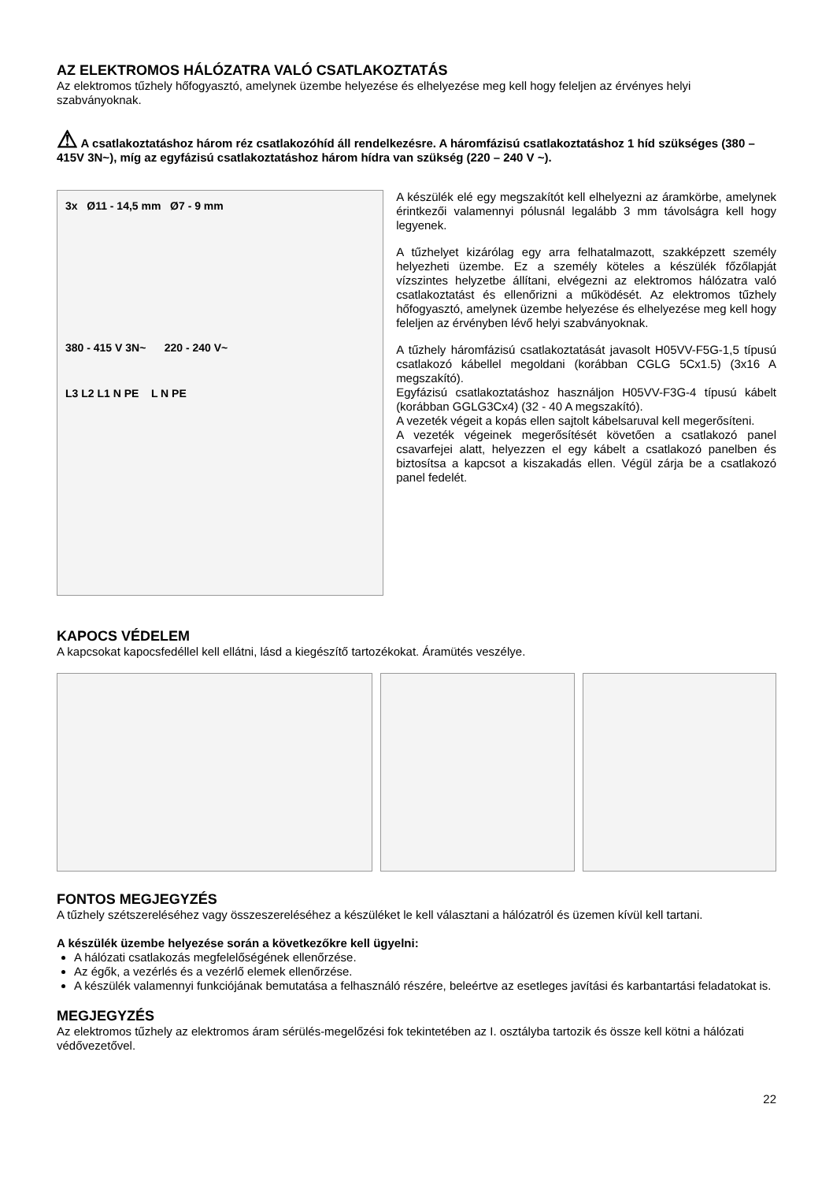AZ ELEKTROMOS HÁLÓZATRA VALÓ CSATLAKOZTATÁS
Az elektromos tűzhely hőfogyasztó, amelynek üzembe helyezése és elhelyezése meg kell hogy feleljen az érvényes helyi szabványoknak.
⚠ A csatlakoztatáshoz három réz csatlakozóhíd áll rendelkezésre. A háromfázisú csatlakoztatáshoz 1 híd szükséges (380 – 415V 3N~), míg az egyfázisú csatlakoztatáshoz három hídra van szükség (220 – 240 V ~).
3x Ø11 - 14,5 mm Ø7 - 9 mm
380 - 415 V 3N~ 220 - 240 V~
L3 L2 L1 N PE L N PE
A készülék elé egy megszakítót kell elhelyezni az áramkörbe, amelynek érintkezői valamennyi pólusnál legalább 3 mm távolságra kell hogy legyenek.
A tűzhelyet kizárólag egy arra felhatalmazott, szakképzett személy helyezheti üzembe. Ez a személy köteles a készülék főzőlapját vízszintes helyzetbe állítani, elvégezni az elektromos hálózatra való csatlakoztatást és ellenőrizni a működését. Az elektromos tűzhely hőfogyasztó, amelynek üzembe helyezése és elhelyezése meg kell hogy feleljen az érvényben lévő helyi szabványoknak.
A tűzhely háromfázisú csatlakoztatását javasolt H05VV-F5G-1,5 típusú csatlakozó kábellel megoldani (korábban CGLG 5Cx1.5) (3x16 A megszakító).
Egyfázisú csatlakoztatáshoz használjon H05VV-F3G-4 típusú kábelt (korábban GGLG3Cx4) (32 - 40 A megszakító).
A vezeték végeit a kopás ellen sajtolt kábelsaruval kell megerősíteni.
A vezeték végeinek megerősítését követően a csatlakozó panel csavarfejei alatt, helyezzen el egy kábelt a csatlakozó panelben és biztosítsa a kapcsot a kiszakadás ellen. Végül zárja be a csatlakozó panel fedelét.
KAPOCS VÉDELEM
A kapcsokat kapocsfedéllel kell ellátni, lásd a kiegészítő tartozékokat. Áramütés veszélye.
FONTOS MEGJEGYZÉS
A tűzhely szétszereléséhez vagy összeszereléséhez a készüléket le kell választani a hálózatról és üzemen kívül kell tartani.
A készülék üzembe helyezése során a következőkre kell ügyelni:
A hálózati csatlakozás megfelelőségének ellenőrzése.
Az égők, a vezérlés és a vezérlő elemek ellenőrzése.
A készülék valamennyi funkciójának bemutatása a felhasználó részére, beleértve az esetleges javítási és karbantartási feladatokat is.
MEGJEGYZÉS
Az elektromos tűzhely az elektromos áram sérülés-megelőzési fok tekintetében az I. osztályba tartozik és össze kell kötni a hálózati védővezetővel.
22